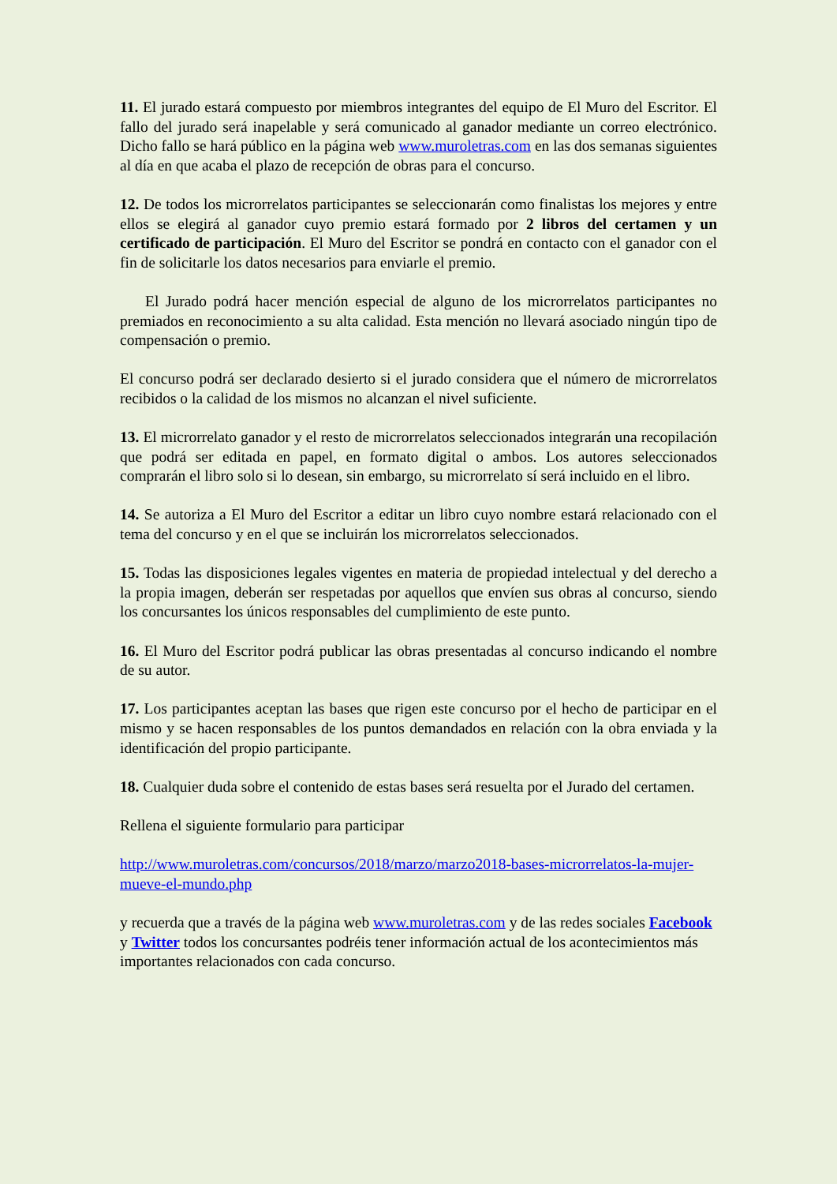11. El jurado estará compuesto por miembros integrantes del equipo de El Muro del Escritor. El fallo del jurado será inapelable y será comunicado al ganador mediante un correo electrónico. Dicho fallo se hará público en la página web www.muroletras.com en las dos semanas siguientes al día en que acaba el plazo de recepción de obras para el concurso.
12. De todos los microrrelatos participantes se seleccionarán como finalistas los mejores y entre ellos se elegirá al ganador cuyo premio estará formado por 2 libros del certamen y un certificado de participación. El Muro del Escritor se pondrá en contacto con el ganador con el fin de solicitarle los datos necesarios para enviarle el premio.
El Jurado podrá hacer mención especial de alguno de los microrrelatos participantes no premiados en reconocimiento a su alta calidad. Esta mención no llevará asociado ningún tipo de compensación o premio.
El concurso podrá ser declarado desierto si el jurado considera que el número de microrrelatos recibidos o la calidad de los mismos no alcanzan el nivel suficiente.
13. El microrrelato ganador y el resto de microrrelatos seleccionados integrarán una recopilación que podrá ser editada en papel, en formato digital o ambos. Los autores seleccionados comprarán el libro solo si lo desean, sin embargo, su microrrelato sí será incluido en el libro.
14. Se autoriza a El Muro del Escritor a editar un libro cuyo nombre estará relacionado con el tema del concurso y en el que se incluirán los microrrelatos seleccionados.
15. Todas las disposiciones legales vigentes en materia de propiedad intelectual y del derecho a la propia imagen, deberán ser respetadas por aquellos que envíen sus obras al concurso, siendo los concursantes los únicos responsables del cumplimiento de este punto.
16. El Muro del Escritor podrá publicar las obras presentadas al concurso indicando el nombre de su autor.
17. Los participantes aceptan las bases que rigen este concurso por el hecho de participar en el mismo y se hacen responsables de los puntos demandados en relación con la obra enviada y la identificación del propio participante.
18. Cualquier duda sobre el contenido de estas bases será resuelta por el Jurado del certamen.
Rellena el siguiente formulario para participar
http://www.muroletras.com/concursos/2018/marzo/marzo2018-bases-microrrelatos-la-mujer-mueve-el-mundo.php
y recuerda que a través de la página web www.muroletras.com y de las redes sociales Facebook y Twitter todos los concursantes podréis tener información actual de los acontecimientos más importantes relacionados con cada concurso.